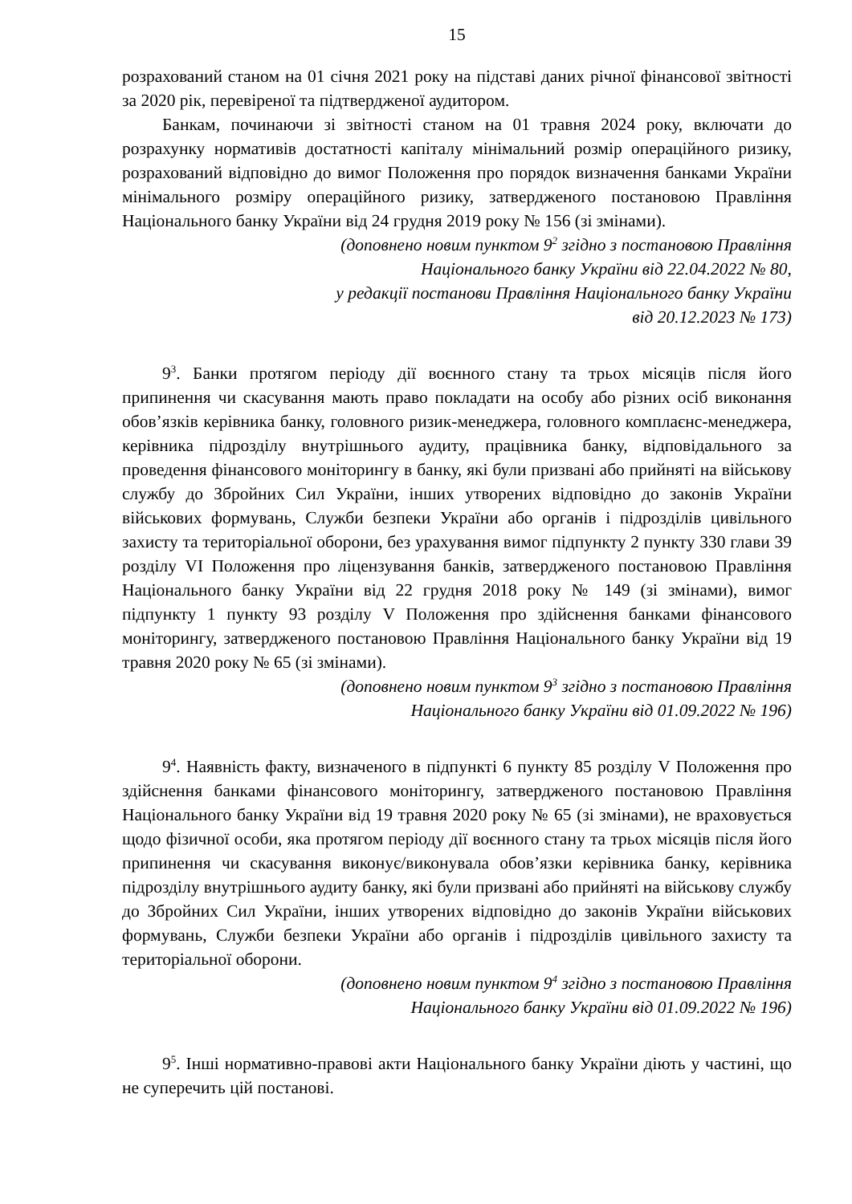15
розрахований станом на 01 січня 2021 року на підставі даних річної фінансової звітності за 2020 рік, перевіреної та підтвердженої аудитором.
Банкам, починаючи зі звітності станом на 01 травня 2024 року, включати до розрахунку нормативів достатності капіталу мінімальний розмір операційного ризику, розрахований відповідно до вимог Положення про порядок визначення банками України мінімального розміру операційного ризику, затвердженого постановою Правління Національного банку України від 24 грудня 2019 року № 156 (зі змінами).
(доповнено новим пунктом 9<sup>2</sup> згідно з постановою Правління
Національного банку України від 22.04.2022 № 80,
у редакції постанови Правління Національного банку України
від 20.12.2023 № 173)
9<sup>3</sup>. Банки протягом періоду дії воєнного стану та трьох місяців після його припинення чи скасування мають право покладати на особу або різних осіб виконання обов’язків керівника банку, головного ризик-менеджера, головного комплаєнс-менеджера, керівника підрозділу внутрішнього аудиту, працівника банку, відповідального за проведення фінансового моніторингу в банку, які були призвані або прийняті на військову службу до Збройних Сил України, інших утворених відповідно до законів України військових формувань, Служби безпеки України або органів і підрозділів цивільного захисту та територіальної оборони, без урахування вимог підпункту 2 пункту 330 глави 39 розділу VI Положення про ліцензування банків, затвердженого постановою Правління Національного банку України від 22 грудня 2018 року № 149 (зі змінами), вимог підпункту 1 пункту 93 розділу V Положення про здійснення банками фінансового моніторингу, затвердженого постановою Правління Національного банку України від 19 травня 2020 року № 65 (зі змінами).
(доповнено новим пунктом 9<sup>3</sup> згідно з постановою Правління
Національного банку України від 01.09.2022 № 196)
9<sup>4</sup>. Наявність факту, визначеного в підпункті 6 пункту 85 розділу V Положення про здійснення банками фінансового моніторингу, затвердженого постановою Правління Національного банку України від 19 травня 2020 року № 65 (зі змінами), не враховується щодо фізичної особи, яка протягом періоду дії воєнного стану та трьох місяців після його припинення чи скасування виконує/виконувала обов’язки керівника банку, керівника підрозділу внутрішнього аудиту банку, які були призвані або прийняті на військову службу до Збройних Сил України, інших утворених відповідно до законів України військових формувань, Служби безпеки України або органів і підрозділів цивільного захисту та територіальної оборони.
(доповнено новим пунктом 9<sup>4</sup> згідно з постановою Правління
Національного банку України від 01.09.2022 № 196)
9<sup>5</sup>. Інші нормативно-правові акти Національного банку України діють у частині, що не суперечить цій постанові.